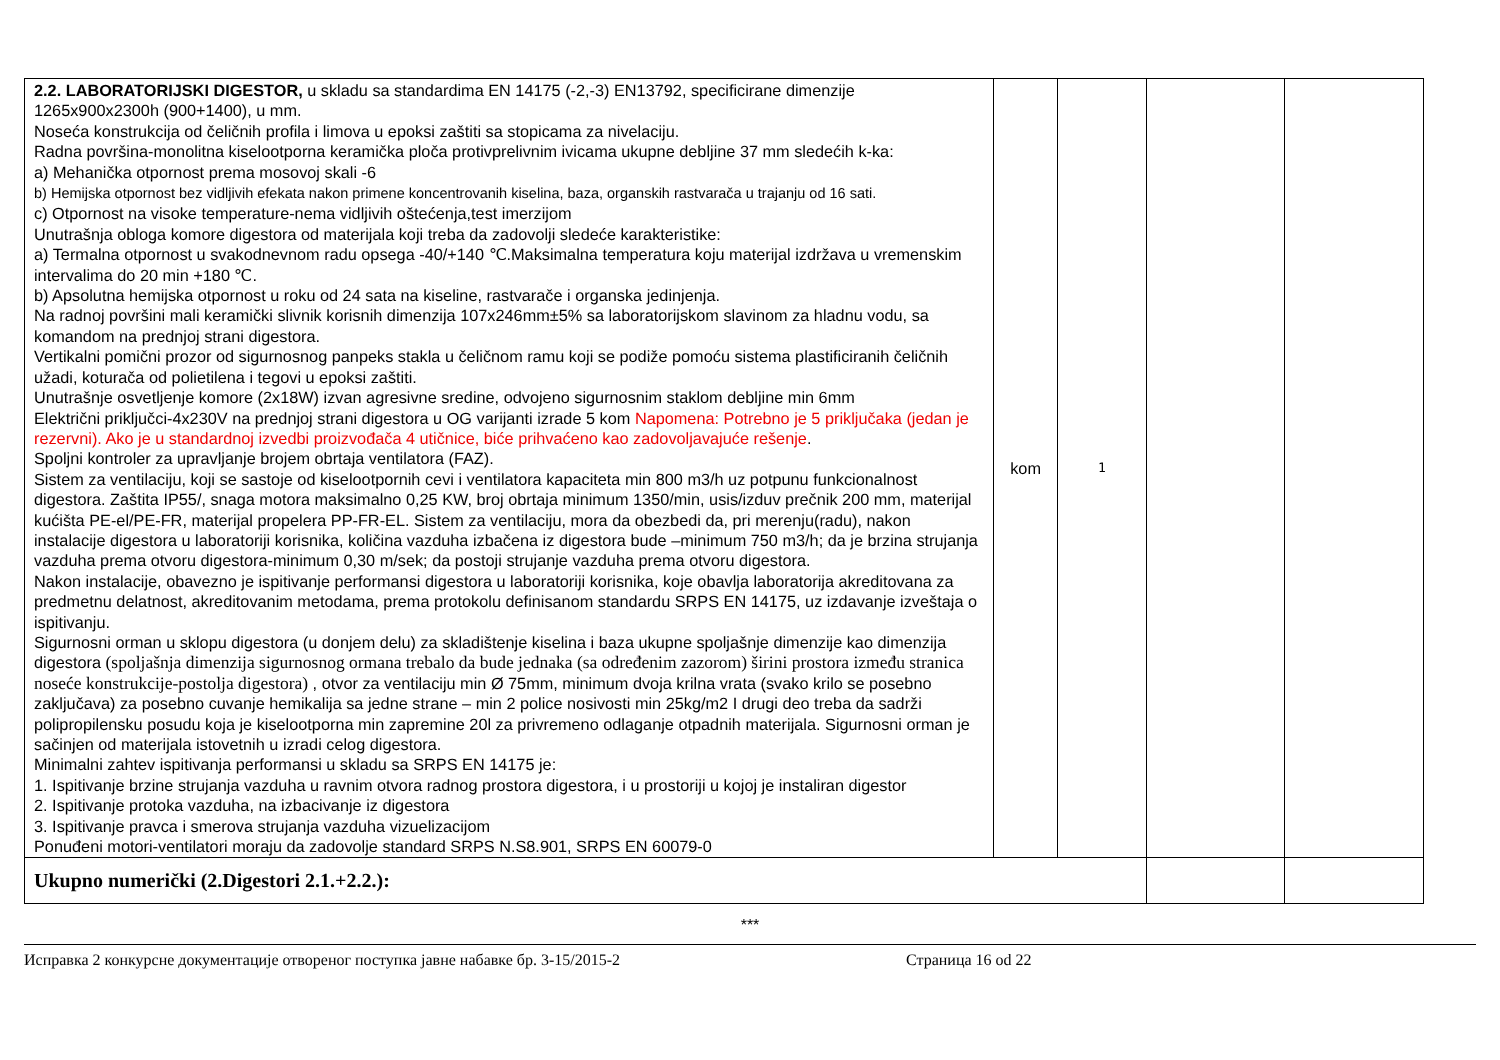| 2.2. LABORATORIJSKI DIGESTOR, u skladu sa standardima EN 14175 (-2,-3) EN13792, specificirane dimenzije 1265x900x2300h (900+1400), u mm. Noseća konstrukcija od čeličnih profila i limova u epoksi zaštiti sa stopicama za nivelaciju. Radna površina-monolitna kiselootporna keramička ploča protivprelivnim ivicama ukupne debljine 37 mm sledećih k-ka: a) Mehanička otpornost prema mosovoj skali -6 b) Hemijska otpornost bez vidljivih efekata nakon primene koncentrovanih kiselina, baza, organskih rastvarača u trajanju od 16 sati. c) Otpornost na visoke temperature-nema vidljivih oštećenja,test imerzijom Unutrašnja obloga komore digestora od materijala koji treba da zadovolji sledeće karakteristike: a) Termalna otpornost u svakodnevnom radu opsega -40/+140 ℃.Maksimalna temperatura koju materijal izdržava u vremenskim intervalima do 20 min +180 ℃. b) Apsolutna hemijska otpornost u roku od 24 sata na kiseline, rastvarače i organska jedinjenja. Na radnoj površini mali keramički slivnik korisnih dimenzija 107x246mm±5% sa laboratorijskom slavinom za hladnu vodu, sa komandom na prednjoj strani digestora. Vertikalni pomični prozor od sigurnosnog panpeks stakla u čeličnom ramu koji se podiže pomoću sistema plastificiranih čeličnih užadi, koturača od polietilena i tegovi u epoksi zaštiti. Unutrašnje osvetljenje komore (2x18W) izvan agresivne sredine, odvojeno sigurnosnim staklom debljine min 6mm Električni priključci-4x230V na prednjoj strani digestora u OG varijanti izrade 5 kom Napomena: Potrebno je 5 priključaka (jedan je rezervni). Ako je u standardnoj izvedbi proizvođača 4 utičnice, biće prihvaćeno kao zadovoljavajuće rešenje . Spoljni kontroler za upravljanje brojem obrtaja ventilatora (FAZ). Sistem za ventilaciju, koji se sastoje od kiselootpornih cevi i ventilatora kapaciteta min 800 m3/h uz potpunu funkcionalnost digestora. Zaštita IP55/, snaga motora maksimalno 0,25 KW, broj obrtaja minimum 1350/min, usis/izduv prečnik 200 mm, materijal kućišta PE-el/PE-FR, materijal propelera PP-FR-EL. Sistem za ventilaciju, mora da obezbedi da, pri merenju(radu), nakon instalacije digestora u laboratoriji korisnika, količina vazduha izbačena iz digestora bude –minimum 750 m3/h; da je brzina strujanja vazduha prema otvoru digestora-minimum 0,30 m/sek; da postoji strujanje vazduha prema otvoru digestora. Nakon instalacije, obavezno je ispitivanje performansi digestora u laboratoriji korisnika, koje obavlja laboratorija akreditovana za predmetnu delatnost, akreditovanim metodama, prema protokolu definisanom standardu SRPS EN 14175, uz izdavanje izveštaja o ispitivanju. Sigurnosni orman u sklopu digestora (u donjem delu) za skladištenje kiselina i baza ukupne spoljašnje dimenzije kao dimenzija digestora (spoljašnja dimenzija sigurnosnog ormana trebalo da bude jednaka (sa određenim zazorom) širini prostora između stranica noseće konstrukcije-postolja digestora) , otvor za ventilaciju min Ø 75mm, minimum dvoja krilna vrata (svako krilo se posebno zaključava) za posebno cuvanje hemikalija sa jedne strane – min 2 police nosivosti min 25kg/m2 I drugi deo treba da sadrži polipropilensku posudu koja je kiselootporna min zapremine 20l za privremeno odlaganje otpadnih materijala. Sigurnosni orman je sačinjen od materijala istovetnih u izradi celog digestora. Minimalni zahtev ispitivanja performansi u skladu sa SRPS EN 14175 je: 1. Ispitivanje brzine strujanja vazduha u ravnim otvora radnog prostora digestora, i u prostoriji u kojoj je instaliran digestor 2. Ispitivanje protoka vazduha, na izbacivanje iz digestora 3. Ispitivanje pravca i smerova strujanja vazduha vizuelizacijom Ponuđeni motori-ventilatori moraju da zadovolje standard SRPS N.S8.901, SRPS EN 60079-0 | kom | 1 | | |
| Ukupno numerički (2.Digestori 2.1.+2.2.): | | | | |
***
Исправка 2 конкурсне документације отвореног поступка јавне набавке бр. 3-15/2015-2 Страница 16 od 22